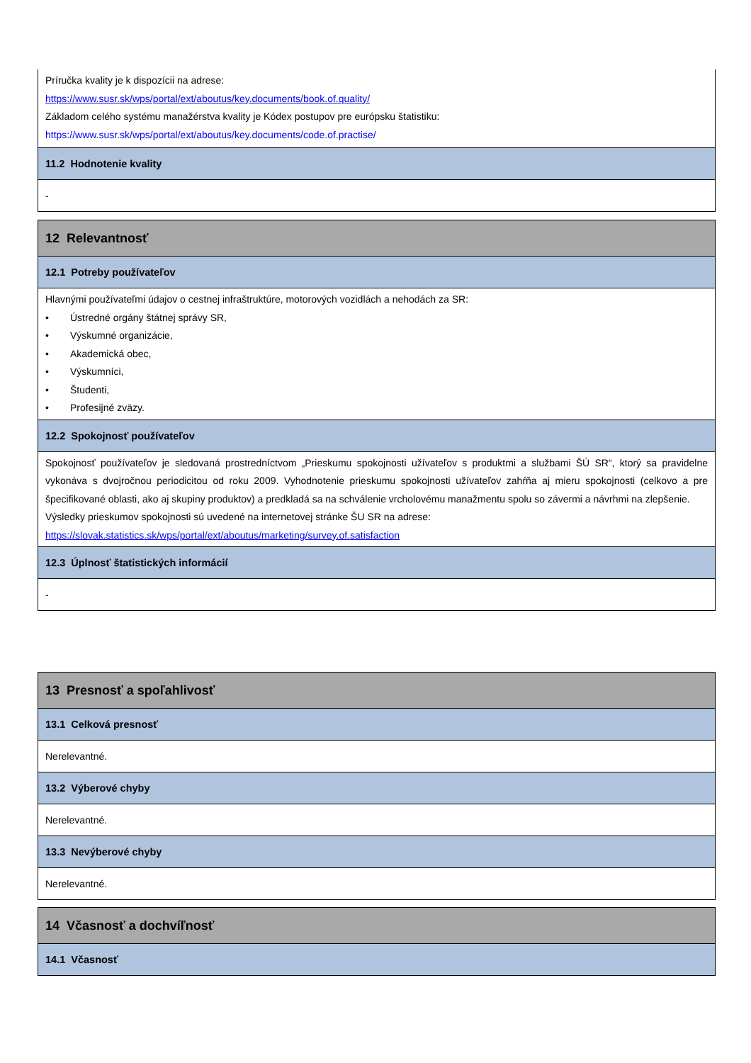Príručka kvality je k dispozícii na adrese:
https://www.susr.sk/wps/portal/ext/aboutus/key.documents/book.of.quality/
Základom celého systému manažérstva kvality je Kódex postupov pre európsku štatistiku:
https://www.susr.sk/wps/portal/ext/aboutus/key.documents/code.of.practise/
11.2 Hodnotenie kvality
-
12 Relevantnosť
12.1 Potreby používateľov
Hlavnými používateľmi údajov o cestnej infraštruktúre, motorových vozidlách a nehodách za SR:
• Ústredné orgány štátnej správy SR,
• Výskumné organizácie,
• Akademická obec,
• Výskumníci,
• Študenti,
• Profesijné zväzy.
12.2 Spokojnosť používateľov
Spokojnosť používateľov je sledovaná prostredníctvom „Prieskumu spokojnosti užívateľov s produktmi a službami ŠÚ SR“, ktorý sa pravidelne vykonáva s dvojročnou periodicitou od roku 2009. Vyhodnotenie prieskumu spokojnosti užívateľov zahŕňa aj mieru spokojnosti (celkovo a pre špecifikované oblasti, ako aj skupiny produktov) a predkladá sa na schválenie vrcholovému manažmentu spolu so závermi a návrhmi na zlepšenie.
Výsledky prieskumov spokojnosti sú uvedené na internetovej stránke ŠU SR na adrese:
https://slovak.statistics.sk/wps/portal/ext/aboutus/marketing/survey.of.satisfaction
12.3 Úplnosť štatistických informácií
-
13 Presnosť a spoľahlivosť
13.1 Celková presnosť
Nerelevantné.
13.2 Výberové chyby
Nerelevantné.
13.3 Nevýberové chyby
Nerelevantné.
14 Včasnosť a dochvíľnosť
14.1 Včasnosť